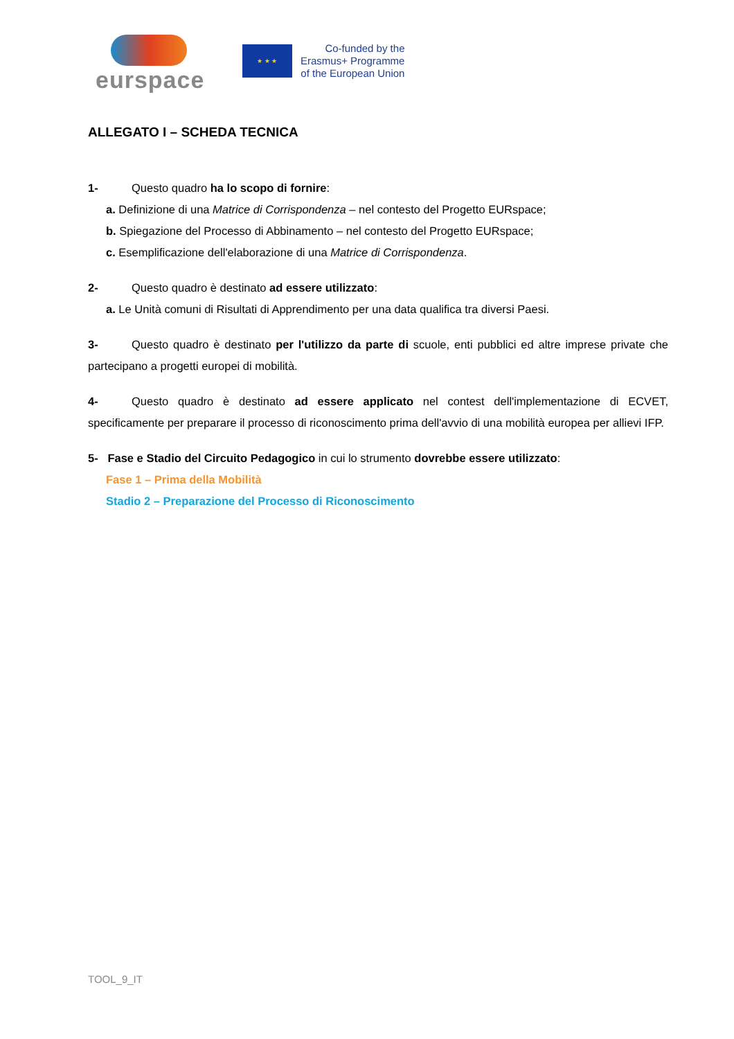eurspace
★ ★ ★
Co-funded by the
Erasmus+ Programme
of the European Union
ALLEGATO I – SCHEDA TECNICA
1- Questo quadro ha lo scopo di fornire:
a. Definizione di una Matrice di Corrispondenza – nel contesto del Progetto EURspace;
b. Spiegazione del Processo di Abbinamento – nel contesto del Progetto EURspace;
c. Esemplificazione dell'elaborazione di una Matrice di Corrispondenza.
2- Questo quadro è destinato ad essere utilizzato:
a. Le Unità comuni di Risultati di Apprendimento per una data qualifica tra diversi Paesi.
3- Questo quadro è destinato per l'utilizzo da parte di scuole, enti pubblici ed altre imprese private che partecipano a progetti europei di mobilità.
4- Questo quadro è destinato ad essere applicato nel contest dell'implementazione di ECVET, specificamente per preparare il processo di riconoscimento prima dell'avvio di una mobilità europea per allievi IFP.
5- Fase e Stadio del Circuito Pedagogico in cui lo strumento dovrebbe essere utilizzato:
Fase 1 – Prima della Mobilità
Stadio 2 – Preparazione del Processo di Riconoscimento
TOOL_9_IT